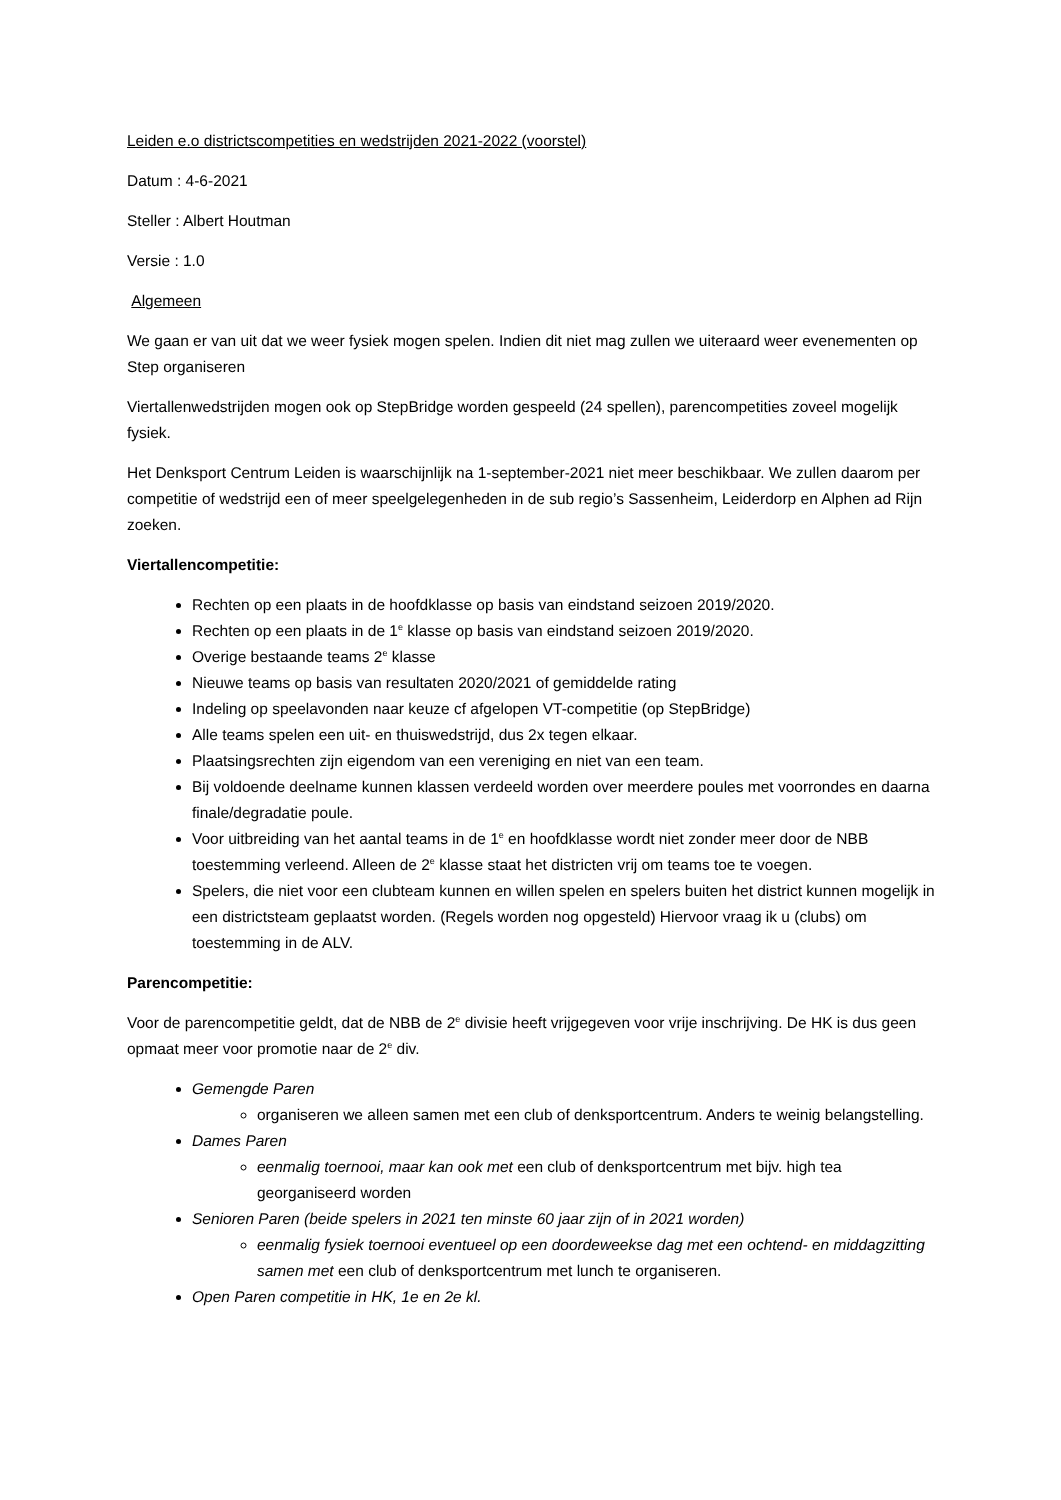Leiden e.o districtscompetities en wedstrijden 2021-2022 (voorstel)
Datum : 4-6-2021
Steller : Albert Houtman
Versie : 1.0
Algemeen
We gaan er van uit dat we weer fysiek mogen spelen. Indien dit niet mag zullen we uiteraard weer evenementen op Step organiseren
Viertallenwedstrijden mogen ook op StepBridge worden gespeeld (24 spellen), parencompetities zoveel mogelijk fysiek.
Het Denksport Centrum Leiden is waarschijnlijk na 1-september-2021 niet meer beschikbaar. We zullen daarom per competitie of wedstrijd een of meer speelgelegenheden in de sub regio’s Sassenheim, Leiderdorp en Alphen ad Rijn zoeken.
Viertallencompetitie:
Rechten op een plaats in de hoofdklasse op basis van eindstand seizoen 2019/2020.
Rechten op een plaats in de 1<sup>e</sup> klasse op basis van eindstand seizoen 2019/2020.
Overige bestaande teams 2<sup>e</sup> klasse
Nieuwe teams op basis van resultaten 2020/2021 of gemiddelde rating
Indeling op speelavonden naar keuze cf afgelopen VT-competitie (op StepBridge)
Alle teams spelen een uit- en thuiswedstrijd, dus 2x tegen elkaar.
Plaatsingsrechten zijn eigendom van een vereniging en niet van een team.
Bij voldoende deelname kunnen klassen verdeeld worden over meerdere poules met voorrondes en daarna finale/degradatie poule.
Voor uitbreiding van het aantal teams in de 1<sup>e</sup> en hoofdklasse wordt niet zonder meer door de NBB toestemming verleend. Alleen de 2<sup>e</sup> klasse staat het districten vrij om teams toe te voegen.
Spelers, die niet voor een clubteam kunnen en willen spelen en spelers buiten het district kunnen mogelijk in een districtsteam geplaatst worden. (Regels worden nog opgesteld) Hiervoor vraag ik u (clubs) om toestemming in de ALV.
Parencompetitie:
Voor de parencompetitie geldt, dat de NBB de 2<sup>e</sup> divisie heeft vrijgegeven voor vrije inschrijving. De HK is dus geen opmaat meer voor promotie naar de 2<sup>e</sup> div.
Gemengde Paren
organiseren we alleen samen met een club of denksportcentrum. Anders te weinig belangstelling.
Dames Paren
eenmalig toernooi, maar kan ook met een club of denksportcentrum met bijv. high tea georganiseerd worden
Senioren Paren (beide spelers in 2021 ten minste 60 jaar zijn of in 2021 worden)
eenmalig fysiek toernooi eventueel op een doordeweekse dag met een ochtend- en middagzitting samen met een club of denksportcentrum met lunch te organiseren.
Open Paren competitie in HK, 1e en 2e kl.